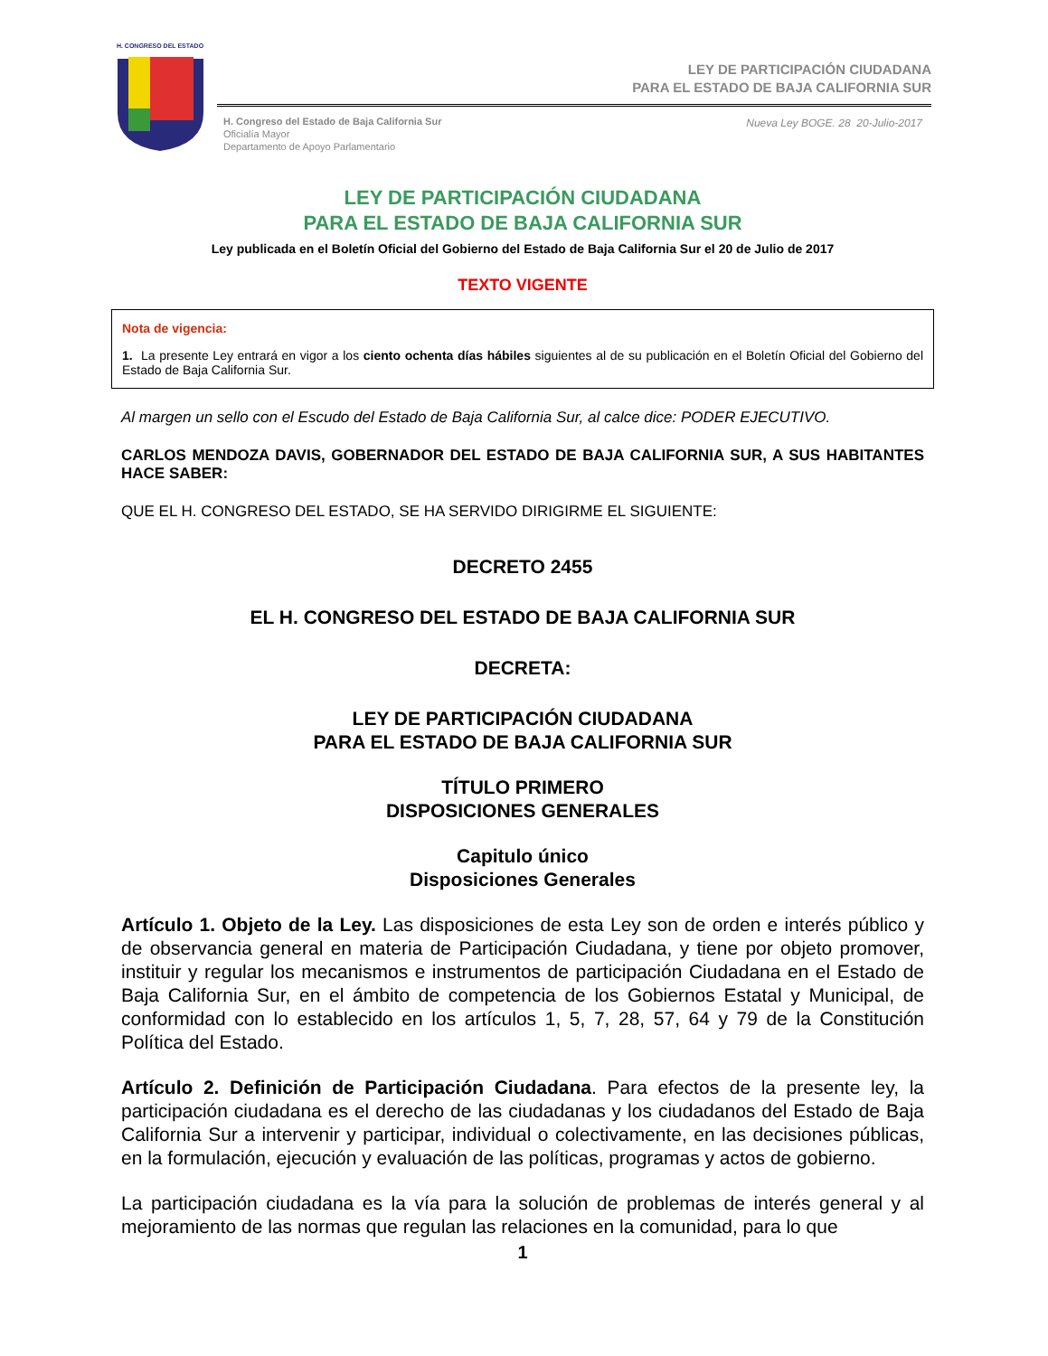H. CONGRESO DEL ESTADO
LEY DE PARTICIPACIÓN CIUDADANA
PARA EL ESTADO DE BAJA CALIFORNIA SUR
H. Congreso del Estado de Baja California Sur
Oficialía Mayor
Departamento de Apoyo Parlamentario
Nueva Ley BOGE. 28 20-Julio-2017
LEY DE PARTICIPACIÓN CIUDADANA
PARA EL ESTADO DE BAJA CALIFORNIA SUR
Ley publicada en el Boletín Oficial del Gobierno del Estado de Baja California Sur el 20 de Julio de 2017
TEXTO VIGENTE
Nota de vigencia:
1. La presente Ley entrará en vigor a los ciento ochenta días hábiles siguientes al de su publicación en el Boletín Oficial del Gobierno del Estado de Baja California Sur.
Al margen un sello con el Escudo del Estado de Baja California Sur, al calce dice: PODER EJECUTIVO.
CARLOS MENDOZA DAVIS, GOBERNADOR DEL ESTADO DE BAJA CALIFORNIA SUR, A SUS HABITANTES HACE SABER:
QUE EL H. CONGRESO DEL ESTADO, SE HA SERVIDO DIRIGIRME EL SIGUIENTE:
DECRETO 2455
EL H. CONGRESO DEL ESTADO DE BAJA CALIFORNIA SUR
DECRETA:
LEY DE PARTICIPACIÓN CIUDADANA
PARA EL ESTADO DE BAJA CALIFORNIA SUR
TÍTULO PRIMERO
DISPOSICIONES GENERALES
Capitulo único
Disposiciones Generales
Artículo 1. Objeto de la Ley. Las disposiciones de esta Ley son de orden e interés público y de observancia general en materia de Participación Ciudadana, y tiene por objeto promover, instituir y regular los mecanismos e instrumentos de participación Ciudadana en el Estado de Baja California Sur, en el ámbito de competencia de los Gobiernos Estatal y Municipal, de conformidad con lo establecido en los artículos 1, 5, 7, 28, 57, 64 y 79 de la Constitución Política del Estado.
Artículo 2. Definición de Participación Ciudadana. Para efectos de la presente ley, la participación ciudadana es el derecho de las ciudadanas y los ciudadanos del Estado de Baja California Sur a intervenir y participar, individual o colectivamente, en las decisiones públicas, en la formulación, ejecución y evaluación de las políticas, programas y actos de gobierno.
La participación ciudadana es la vía para la solución de problemas de interés general y al mejoramiento de las normas que regulan las relaciones en la comunidad, para lo que
1